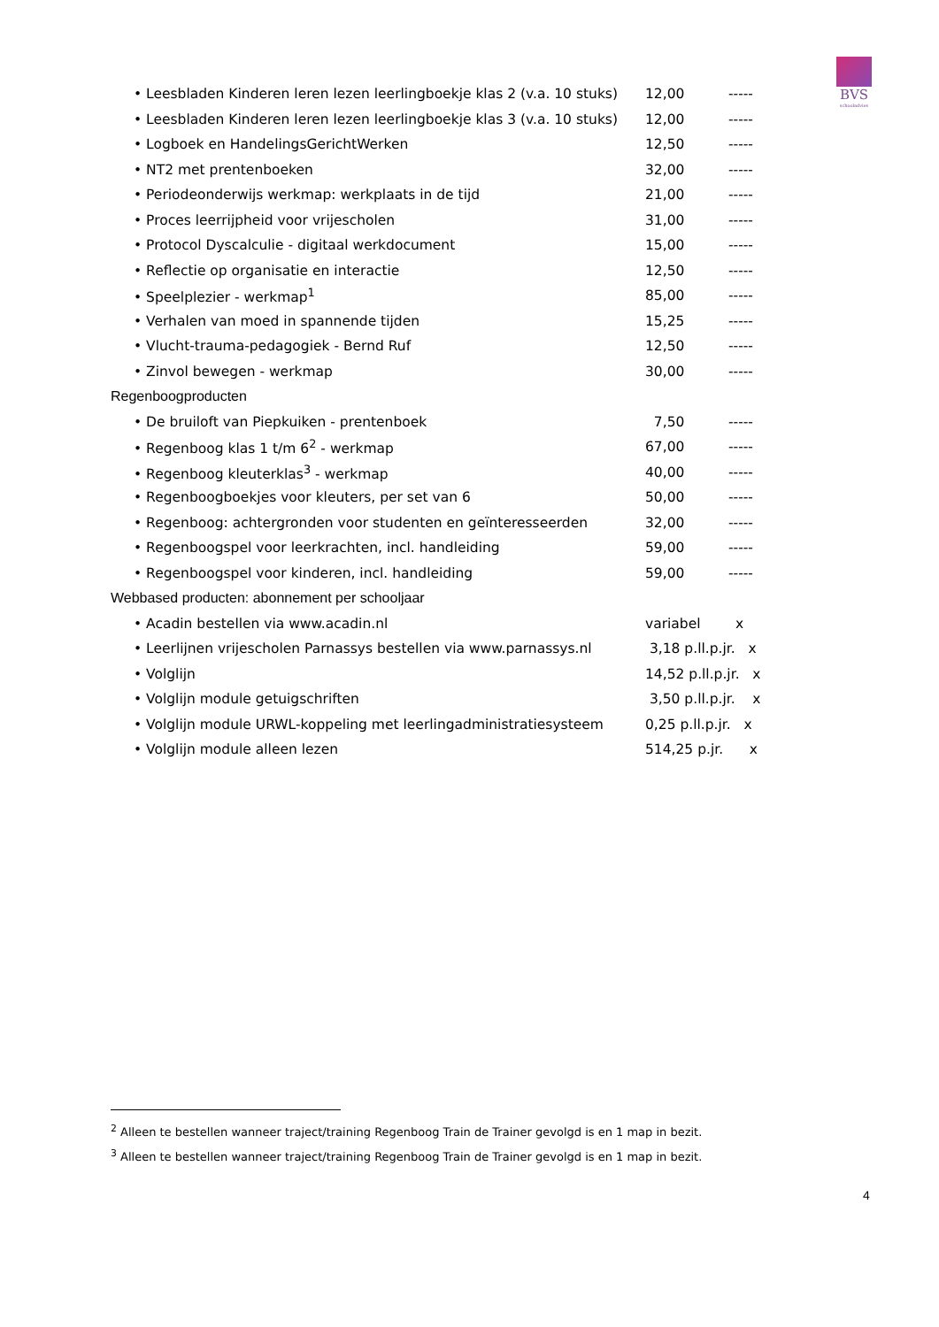BVS
schooladvies
| • Leesbladen Kinderen leren lezen leerlingboekje klas 2 (v.a. 10 stuks) | 12,00 | ----- |
| • Leesbladen Kinderen leren lezen leerlingboekje klas 3 (v.a. 10 stuks) | 12,00 | ----- |
| • Logboek en HandelingsGerichtWerken | 12,50 | ----- |
| • NT2 met prentenboeken | 32,00 | ----- |
| • Periodeonderwijs werkmap: werkplaats in de tijd | 21,00 | ----- |
| • Proces leerrijpheid voor vrijescholen | 31,00 | ----- |
| • Protocol Dyscalculie - digitaal werkdocument | 15,00 | ----- |
| • Reflectie op organisatie en interactie | 12,50 | ----- |
| • Speelplezier - werkmap<sup>1</sup> | 85,00 | ----- |
| • Verhalen van moed in spannende tijden | 15,25 | ----- |
| • Vlucht-trauma-pedagogiek - Bernd Ruf | 12,50 | ----- |
| • Zinvol bewegen - werkmap | 30,00 | ----- |
| Regenboogproducten | | |
| • De bruiloft van Piepkuiken - prentenboek | 7,50 | ----- |
| • Regenboog klas 1 t/m 6<sup>2</sup> - werkmap | 67,00 | ----- |
| • Regenboog kleuterklas<sup>3</sup> - werkmap | 40,00 | ----- |
| • Regenboogboekjes voor kleuters, per set van 6 | 50,00 | ----- |
| • Regenboog: achtergronden voor studenten en geïnteresseerden | 32,00 | ----- |
| • Regenboogspel voor leerkrachten, incl. handleiding | 59,00 | ----- |
| • Regenboogspel voor kinderen, incl. handleiding | 59,00 | ----- |
| Webbased producten: abonnement per schooljaar | | |
| • Acadin bestellen via www.acadin.nl | variabel x | |
| • Leerlijnen vrijescholen Parnassys bestellen via www.parnassys.nl | 3,18 p.ll.p.jr. x | |
| • Volglijn | 14,52 p.ll.p.jr. x | |
| • Volglijn module getuigschriften | 3,50 p.ll.p.jr. x | |
| • Volglijn module URWL-koppeling met leerlingadministratiesysteem | 0,25 p.ll.p.jr. x | |
| • Volglijn module alleen lezen | 514,25 p.jr. x | |
<sup>2</sup> Alleen te bestellen wanneer traject/training Regenboog Train de Trainer gevolgd is en 1 map in bezit.
<sup>3</sup> Alleen te bestellen wanneer traject/training Regenboog Train de Trainer gevolgd is en 1 map in bezit.
4